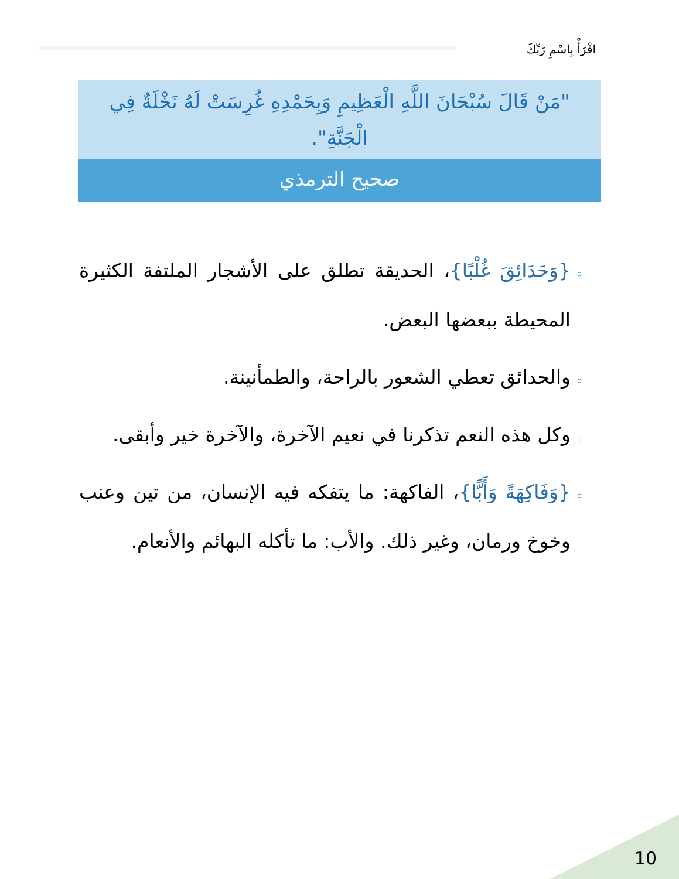اقْرَأْ بِاسْمِ رَبِّكَ
"مَنْ قَالَ سُبْحَانَ اللَّهِ الْعَظِيمِ وَبِحَمْدِهِ غُرِسَتْ لَهُ نَخْلَةٌ فِي الْجَنَّةِ".
صحيح الترمذي
{وَحَدَائِقَ غُلْبًا}، الحديقة تطلق على الأشجار الملتفة الكثيرة المحيطة ببعضها البعض.
والحدائق تعطي الشعور بالراحة، والطمأنينة.
وكل هذه النعم تذكرنا في نعيم الآخرة، والآخرة خير وأبقى.
{وَفَاكِهَةً وَأَبًّا}، الفاكهة: ما يتفكه فيه الإنسان، من تين وعنب وخوخ ورمان، وغير ذلك. والأب: ما تأكله البهائم والأنعام.
10